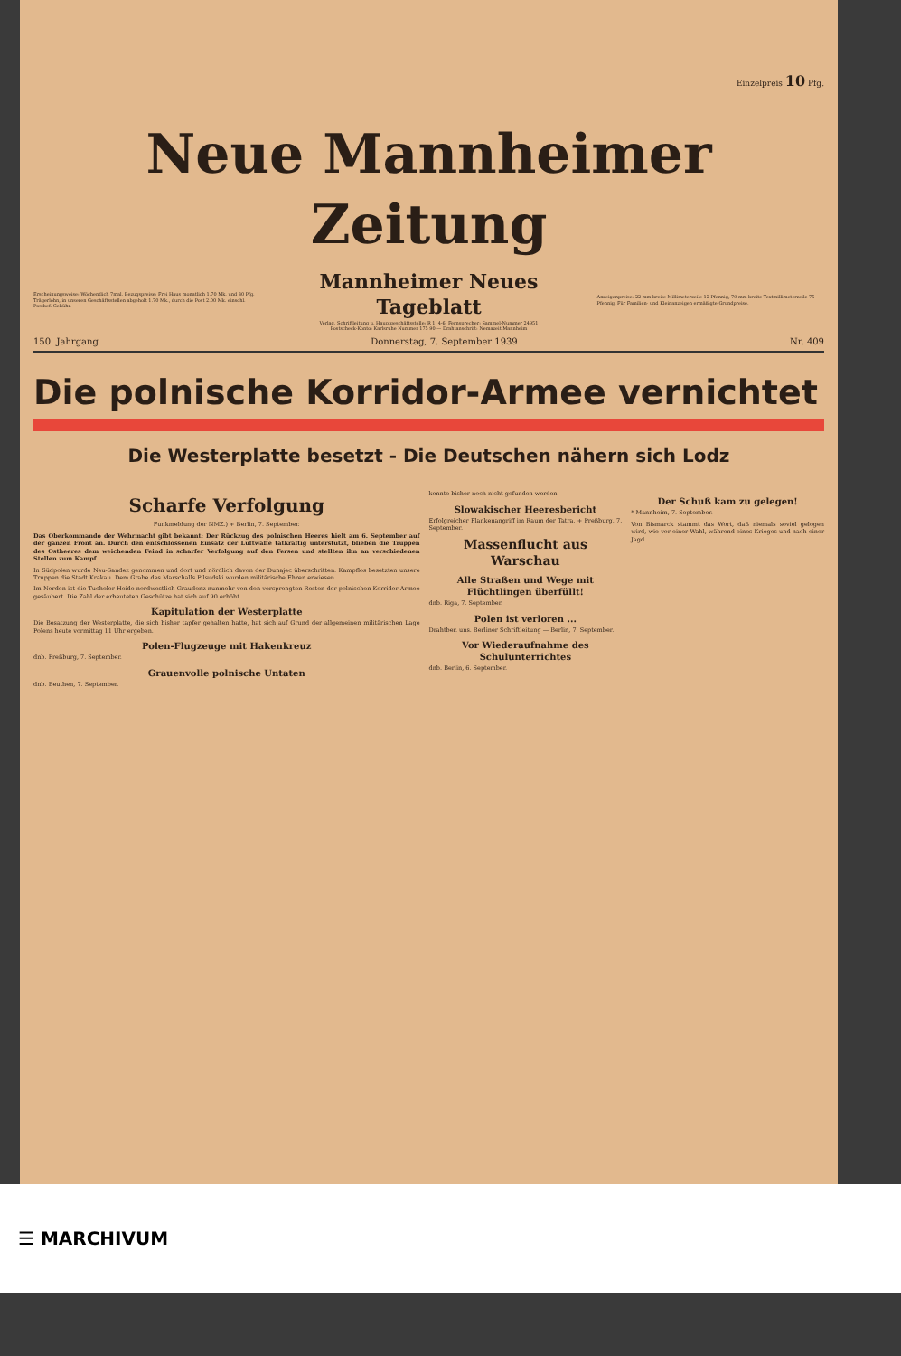Einzelpreis 10 Pfg.
Neue Mannheimer Zeitung
Erscheinungsweise: Wöchentlich 7mal. Bezugspreise: Frei Haus monatlich 1.70 Mk. und 30 Pfg. Trägerlohn, in unseren Geschäftsstellen abgeholt 1.70 Mk., durch die Post 2.00 Mk. einschl. Postbef.-Gebühr.
Mannheimer Neues Tageblatt
Verlag, Schriftleitung u. Hauptgeschäftsstelle: R 1, 4-6, Fernsprecher: Sammel-Nummer 24951
Postscheck-Konto: Karlsruhe Nummer 175 90 — Drahtanschrift: Nemazeit Mannheim
Anzeigenpreise: 22 mm breite Millimeterzeile 12 Pfennig, 79 mm breite Textmillimeterzeile 75 Pfennig. Für Familien- und Kleinanzeigen ermäßigte Grundpreise.
150. Jahrgang Donnerstag, 7. September 1939 Nr. 409
Die polnische Korridor-Armee vernichtet
Die Westerplatte besetzt - Die Deutschen nähern sich Lodz
Scharfe Verfolgung
Funkmeldung der NMZ.) + Berlin, 7. September.
Das Oberkommando der Wehrmacht gibt bekannt: Der Rückzug des polnischen Heeres hielt am 6. September auf der ganzen Front an. Durch den entschlossenen Einsatz der Luftwaffe tatkräftig unterstützt, blieben die Truppen des Ostheeres dem weichenden Feind in scharfer Verfolgung auf den Fersen und stellten ihn an verschiedenen Stellen zum Kampf.
In Südpolen wurde Neu-Sandez genommen und dort und nördlich davon der Dunajec überschritten. Kampflos besetzten unsere Truppen die Stadt Krakau. Dem Grabe des Marschalls Pilsudski wurden militärische Ehren erwiesen.
Im Norden ist die Tucheler Heide nordwestlich Graudenz nunmehr von den versprengten Resten der polnischen Korridor-Armee gesäubert. Die Zahl der erbeuteten Geschütze hat sich auf 90 erhöht.
Kapitulation der Westerplatte
Die Besatzung der Westerplatte, die sich bisher tapfer gehalten hatte, hat sich auf Grund der allgemeinen militärischen Lage Polens heute vormittag 11 Uhr ergeben.
Polen-Flugzeuge mit Hakenkreuz
dnb. Preßburg, 7. September.
Grauenvolle polnische Untaten
dnb. Beuthen, 7. September.
konnte bisher noch nicht gefunden werden.
Slowakischer Heeresbericht
Erfolgreicher Flankenangriff im Raum der Tatra. + Preßburg, 7. September.
Massenflucht aus Warschau
Alle Straßen und Wege mit Flüchtlingen überfüllt!
dnb. Riga, 7. September.
Polen ist verloren ...
Drahtber. uns. Berliner Schriftleitung — Berlin, 7. September.
Vor Wiederaufnahme des Schulunterrichtes
dnb. Berlin, 6. September.
Der Schuß kam zu gelegen!
* Mannheim, 7. September.
Von Bismarck stammt das Wort, daß niemals soviel gelogen wird, wie vor einer Wahl, während eines Krieges und nach einer Jagd.
☰ MARCHIVUM